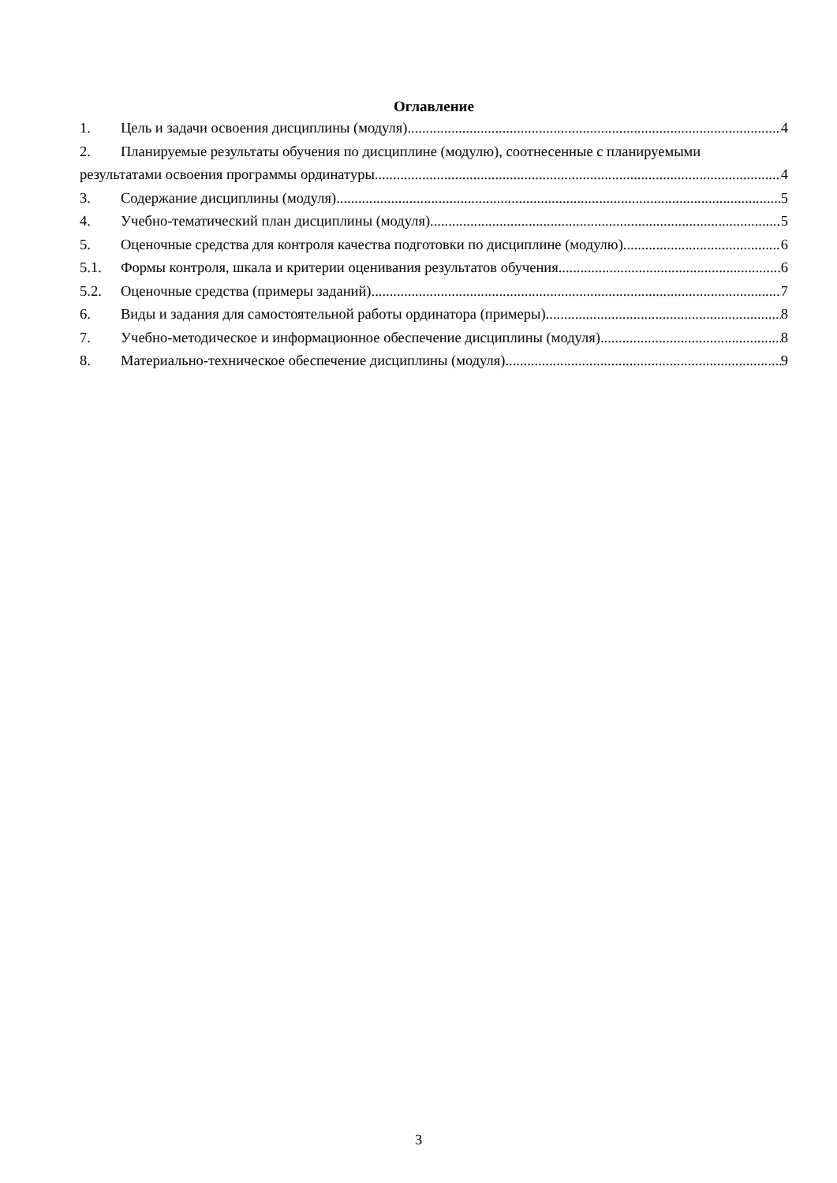Оглавление
1. Цель и задачи освоения дисциплины (модуля) 4
2. Планируемые результаты обучения по дисциплине (модулю), соотнесенные с планируемыми
результатами освоения программы ординатуры 4
3. Содержание дисциплины (модуля) 5
4. Учебно-тематический план дисциплины (модуля) 5
5. Оценочные средства для контроля качества подготовки по дисциплине (модулю) 6
5.1. Формы контроля, шкала и критерии оценивания результатов обучения 6
5.2. Оценочные средства (примеры заданий) 7
6. Виды и задания для самостоятельной работы ординатора (примеры) 8
7. Учебно-методическое и информационное обеспечение дисциплины (модуля) 8
8. Материально-техническое обеспечение дисциплины (модуля) 9
3